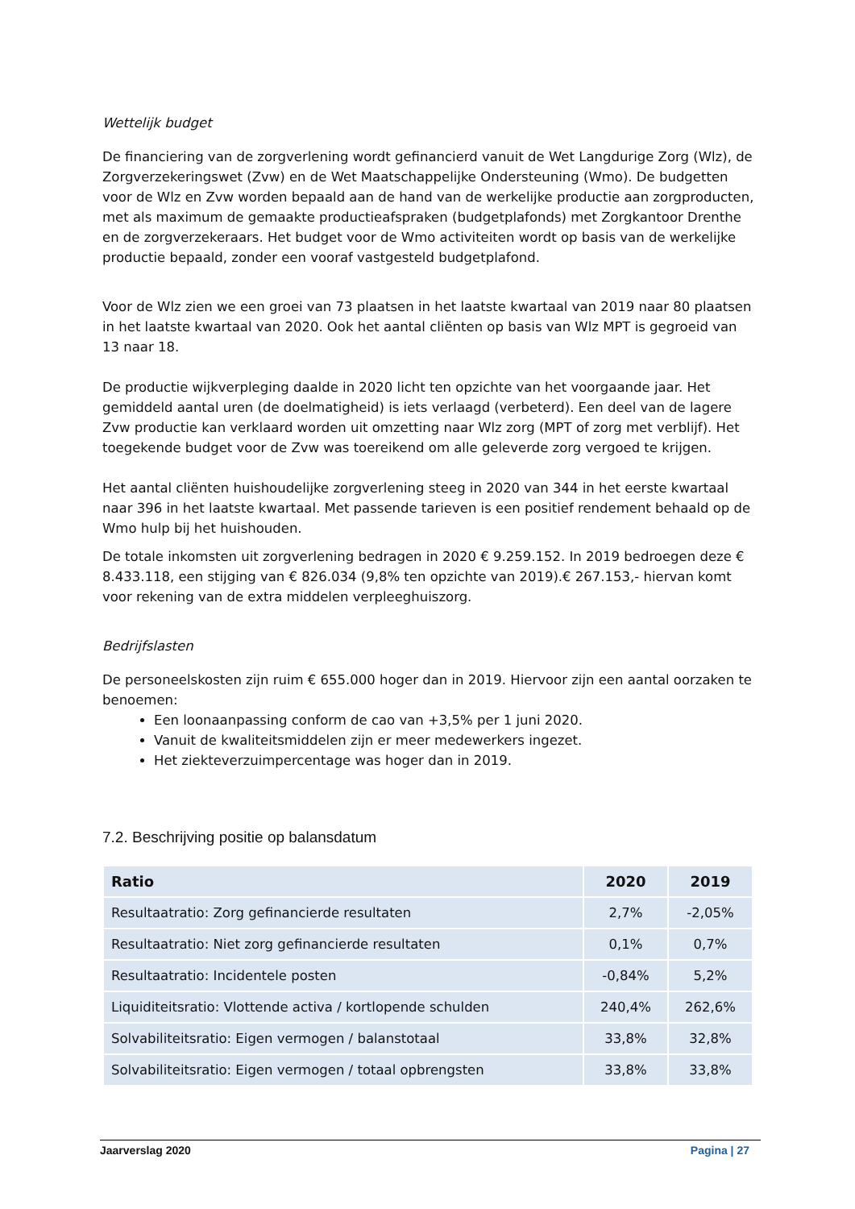Wettelijk budget
De financiering van de zorgverlening wordt gefinancierd vanuit de Wet Langdurige Zorg (Wlz), de Zorgverzekeringswet (Zvw) en de Wet Maatschappelijke Ondersteuning (Wmo). De budgetten voor de Wlz en Zvw worden bepaald aan de hand van de werkelijke productie aan zorgproducten, met als maximum de gemaakte productieafspraken (budgetplafonds) met Zorgkantoor Drenthe en de zorgverzekeraars. Het budget voor de Wmo activiteiten wordt op basis van de werkelijke productie bepaald, zonder een vooraf vastgesteld budgetplafond.
Voor de Wlz zien we een groei van 73 plaatsen in het laatste kwartaal van 2019 naar 80 plaatsen in het laatste kwartaal van 2020. Ook het aantal cliënten op basis van Wlz MPT is gegroeid van 13 naar 18.
De productie wijkverpleging daalde in 2020 licht ten opzichte van het voorgaande jaar. Het gemiddeld aantal uren (de doelmatigheid) is iets verlaagd (verbeterd). Een deel van de lagere Zvw productie kan verklaard worden uit omzetting naar Wlz zorg (MPT of zorg met verblijf). Het toegekende budget voor de Zvw was toereikend om alle geleverde zorg vergoed te krijgen.
Het aantal cliënten huishoudelijke zorgverlening steeg in 2020 van 344 in het eerste kwartaal naar 396 in het laatste kwartaal. Met passende tarieven is een positief rendement behaald op de Wmo hulp bij het huishouden.
De totale inkomsten uit zorgverlening bedragen in 2020 € 9.259.152. In 2019 bedroegen deze € 8.433.118, een stijging van € 826.034 (9,8% ten opzichte van 2019).€ 267.153,- hiervan komt voor rekening van de extra middelen verpleeghuiszorg.
Bedrijfslasten
De personeelskosten zijn ruim € 655.000 hoger dan in 2019. Hiervoor zijn een aantal oorzaken te benoemen:
Een loonaanpassing conform de cao van +3,5% per 1 juni 2020.
Vanuit de kwaliteitsmiddelen zijn er meer medewerkers ingezet.
Het ziekteverzuimpercentage was hoger dan in 2019.
7.2. Beschrijving positie op balansdatum
| Ratio | 2020 | 2019 |
| --- | --- | --- |
| Resultaatratio: Zorg gefinancierde resultaten | 2,7% | -2,05% |
| Resultaatratio: Niet zorg gefinancierde resultaten | 0,1% | 0,7% |
| Resultaatratio: Incidentele posten | -0,84% | 5,2% |
| Liquiditeitsratio: Vlottende activa / kortlopende schulden | 240,4% | 262,6% |
| Solvabiliteitsratio: Eigen vermogen / balanstotaal | 33,8% | 32,8% |
| Solvabiliteitsratio: Eigen vermogen / totaal opbrengsten | 33,8% | 33,8% |
Jaarverslag 2020 Pagina | 27